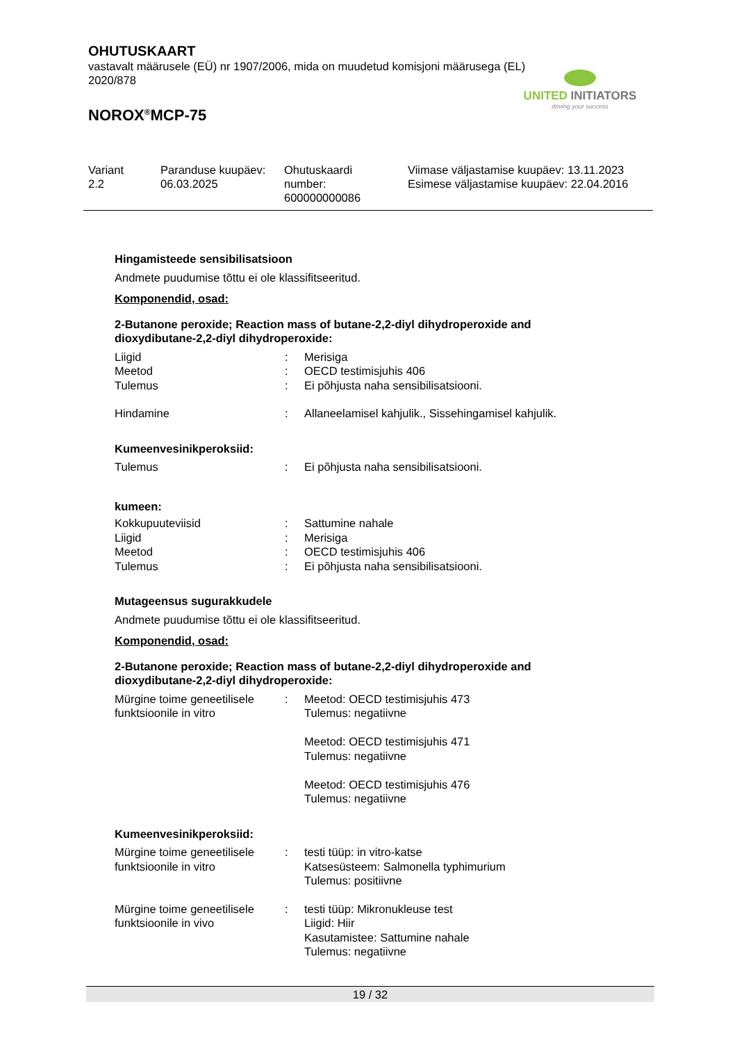OHUTUSKAART
vastavalt määrusele (EÜ) nr 1907/2006, mida on muudetud komisjoni määrusega (EL) 2020/878
NOROX<sup>®</sup>MCP-75
UNITED INITIATORS
driving your success
| Variant 2.2 | Paranduse kuupäev: 06.03.2025 | Ohutuskaardi number: 600000000086 | Viimase väljastamise kuupäev: 13.11.2023 Esimese väljastamise kuupäev: 22.04.2016 |
Hingamisteede sensibilisatsioon
Andmete puudumise tõttu ei ole klassifitseeritud.
Komponendid, osad:
2-Butanone peroxide; Reaction mass of butane-2,2-diyl dihydroperoxide and dioxydibutane-2,2-diyl dihydroperoxide:
| Liigid | : | Merisiga |
| Meetod | : | OECD testimisjuhis 406 |
| Tulemus | : | Ei põhjusta naha sensibilisatsiooni. |
| Hindamine | : | Allaneelamisel kahjulik., Sissehingamisel kahjulik. |
Kumeenvesinikperoksiid:
| Tulemus | : | Ei põhjusta naha sensibilisatsiooni. |
kumeen:
| Kokkupuuteviisid | : | Sattumine nahale |
| Liigid | : | Merisiga |
| Meetod | : | OECD testimisjuhis 406 |
| Tulemus | : | Ei põhjusta naha sensibilisatsiooni. |
Mutageensus sugurakkudele
Andmete puudumise tõttu ei ole klassifitseeritud.
Komponendid, osad:
2-Butanone peroxide; Reaction mass of butane-2,2-diyl dihydroperoxide and dioxydibutane-2,2-diyl dihydroperoxide:
| Mürgine toime geneetilisele funktsioonile in vitro | : | Meetod: OECD testimisjuhis 473 Tulemus: negatiivne Meetod: OECD testimisjuhis 471 Tulemus: negatiivne Meetod: OECD testimisjuhis 476 Tulemus: negatiivne |
Kumeenvesinikperoksiid:
| Mürgine toime geneetilisele funktsioonile in vitro | : | testi tüüp: in vitro-katse Katsesüsteem: Salmonella typhimurium Tulemus: positiivne |
| Mürgine toime geneetilisele funktsioonile in vivo | : | testi tüüp: Mikronukleuse test Liigid: Hiir Kasutamistee: Sattumine nahale Tulemus: negatiivne |
19 / 32